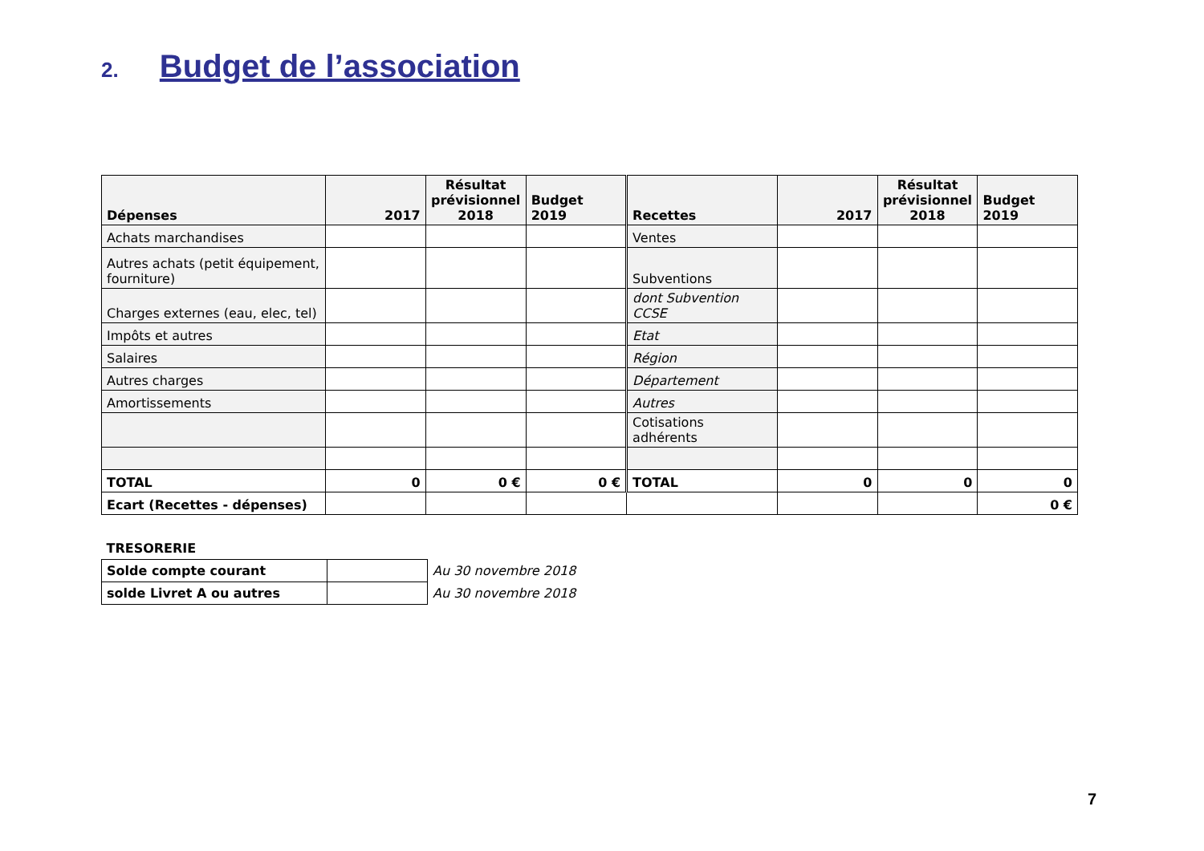2. Budget de l’association
| Dépenses | 2017 | Résultat prévisionnel 2018 | Budget 2019 | Recettes | 2017 | Résultat prévisionnel 2018 | Budget 2019 |
| --- | --- | --- | --- | --- | --- | --- | --- |
| Achats marchandises | | | | Ventes | | | |
| Autres achats (petit équipement, fourniture) | | | | Subventions | | | |
| Charges externes (eau, elec, tel) | | | | dont Subvention CCSE | | | |
| Impôts et autres | | | | Etat | | | |
| Salaires | | | | Région | | | |
| Autres charges | | | | Département | | | |
| Amortissements | | | | Autres | | | |
| | | | | Cotisations adhérents | | | |
| TOTAL | 0 | 0 € | 0 € | TOTAL | 0 | 0 | 0 |
| Ecart (Recettes - dépenses) | | | | | | | 0 € |
| TRESORERIE | | |
| Solde compte courant | | Au 30 novembre 2018 |
| solde Livret A ou autres | | Au 30 novembre 2018 |
7